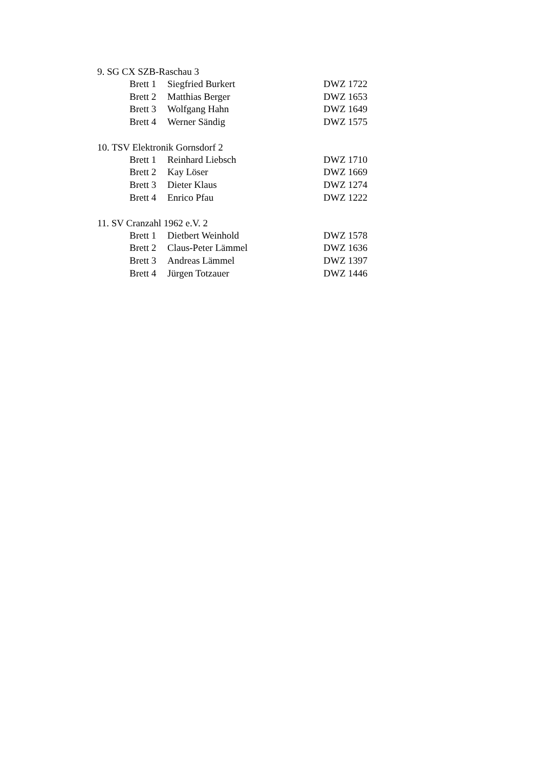9. SG CX SZB-Raschau 3
Brett 1 Siegfried Burkert DWZ 1722
Brett 2 Matthias Berger DWZ 1653
Brett 3 Wolfgang Hahn DWZ 1649
Brett 4 Werner Sändig DWZ 1575
10. TSV Elektronik Gornsdorf 2
Brett 1 Reinhard Liebsch DWZ 1710
Brett 2 Kay Löser DWZ 1669
Brett 3 Dieter Klaus DWZ 1274
Brett 4 Enrico Pfau DWZ 1222
11. SV Cranzahl 1962 e.V. 2
Brett 1 Dietbert Weinhold DWZ 1578
Brett 2 Claus-Peter Lämmel DWZ 1636
Brett 3 Andreas Lämmel DWZ 1397
Brett 4 Jürgen Totzauer DWZ 1446